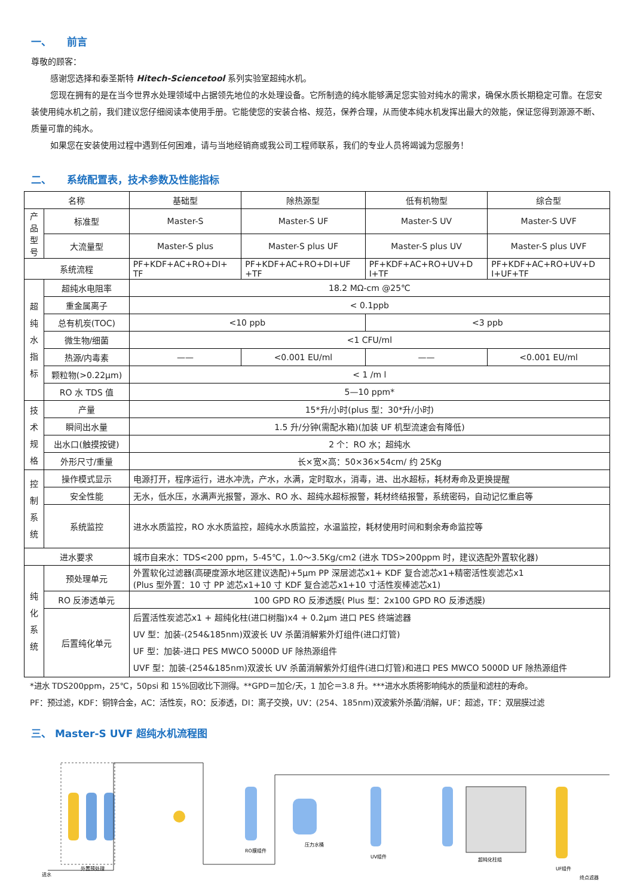一、　　前言
尊敬的顾客：
感谢您选择和泰圣斯特 Hitech-Sciencetool 系列实验室超纯水机。
您现在拥有的是在当今世界水处理领域中占据领先地位的水处理设备。它所制造的纯水能够满足您实验对纯水的需求，确保水质长期稳定可靠。在您安装使用纯水机之前，我们建议您仔细阅读本使用手册。它能使您的安装合格、规范，保养合理，从而使本纯水机发挥出最大的效能，保证您得到源源不断、质量可靠的纯水。
如果您在安装使用过程中遇到任何困难，请与当地经销商或我公司工程师联系，我们的专业人员将竭诚为您服务！
二、　　系统配置表，技术参数及性能指标
| 名称 | | 基础型 | 除热源型 | 低有机物型 | 综合型 |
| 产品 型号 | 标准型 | Master-S | Master-S UF | Master-S UV | Master-S UVF |
| | 大流量型 | Master-S plus | Master-S plus UF | Master-S plus UV | Master-S plus UVF |
| 系统流程 | | PF+KDF+AC+RO+DI+ TF | PF+KDF+AC+RO+DI+UF +TF | PF+KDF+AC+RO+UV+D I+TF | PF+KDF+AC+RO+UV+D I+UF+TF |
| 超 纯 水 指 标 | 超纯水电阻率 | 18.2 MΩ-cm @25℃ | | | |
| | 重金属离子 | < 0.1ppb | | | |
| | 总有机炭(TOC) | <10 ppb | | <3 ppb | |
| | 微生物/细菌 | <1 CFU/ml | | | |
| | 热源/内毒素 | —— | <0.001 EU/ml | —— | <0.001 EU/ml |
| | 颗粒物(>0.22μm) | < 1 /m l | | | |
| | RO 水 TDS 值 | 5—10 ppm* | | | |
| 技 术 规 格 | 产量 | 15*升/小时(plus 型：30*升/小时) | | | |
| | 瞬间出水量 | 1.5 升/分钟(需配水箱)(加装 UF 机型流速会有降低) | | | |
| | 出水口(触摸按键) | 2 个：RO 水；超纯水 | | | |
| | 外形尺寸/重量 | 长×宽×高：50×36×54cm/ 约 25Kg | | | |
| 控 制 系 统 | 操作模式显示 | 电源打开，程序运行，进水冲洗，产水，水满，定时取水，消毒，进、出水超标，耗材寿命及更换提醒 | | | |
| | 安全性能 | 无水，低水压，水满声光报警，源水、RO 水、超纯水超标报警，耗材终结报警，系统密码，自动记忆重启等 | | | |
| | 系统监控 | 进水水质监控，RO 水水质监控，超纯水水质监控，水温监控，耗材使用时间和剩余寿命监控等 | | | |
| 进水要求 | | 城市自来水：TDS<200 ppm，5-45℃，1.0～3.5Kg/cm2 (进水 TDS>200ppm 时，建议选配外置软化器) | | | |
| 纯 化 系 统 | 预处理单元 | 外置软化过滤器(高硬度源水地区建议选配)+5μm PP 深层滤芯x1+ KDF 复合滤芯x1+精密活性炭滤芯x1 (Plus 型外置：10 寸 PP 滤芯x1+10 寸 KDF 复合滤芯x1+10 寸活性炭棒滤芯x1) | | | |
| | RO 反渗透单元 | 100 GPD RO 反渗透膜( Plus 型：2x100 GPD RO 反渗透膜) | | | |
| | 后置纯化单元 | 后置活性炭滤芯x1 + 超纯化柱(进口树脂)x4 + 0.2μm 进口 PES 终端滤器 UV 型：加装-(254&185nm)双波长 UV 杀菌消解紫外灯组件(进口灯管) UF 型：加装-进口 PES MWCO 5000D UF 除热源组件 UVF 型：加装-(254&185nm)双波长 UV 杀菌消解紫外灯组件(进口灯管)和进口 PES MWCO 5000D UF 除热源组件 | | | |
*进水 TDS200ppm，25℃，50psi 和 15%回收比下测得。**GPD＝加仑/天，1 加仑＝3.8 升。***进水水质将影响纯水的质量和滤柱的寿命。
PF：预过滤，KDF：铜锌合金，AC：活性炭，RO：反渗透，DI：离子交换，UV：(254、185nm)双波紫外杀菌/消解，UF：超滤，TF：双层膜过滤
三、 Master-S UVF 超纯水机流程图
进水
外置预处理
RO膜组件
压力水桶
UV组件
超纯化柱组
UF组件
终点滤器